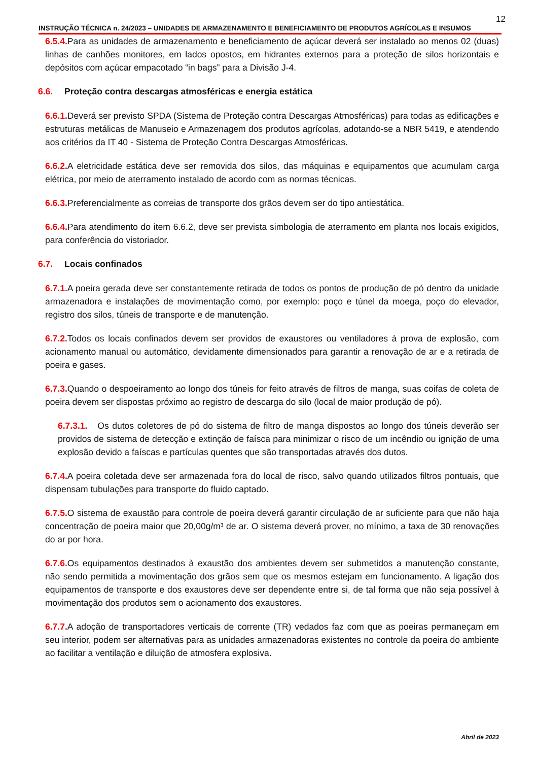12
INSTRUÇÃO TÉCNICA n. 24/2023 – UNIDADES DE ARMAZENAMENTO E BENEFICIAMENTO DE PRODUTOS AGRÍCOLAS E INSUMOS
6.5.4. Para as unidades de armazenamento e beneficiamento de açúcar deverá ser instalado ao menos 02 (duas) linhas de canhões monitores, em lados opostos, em hidrantes externos para a proteção de silos horizontais e depósitos com açúcar empacotado “in bags” para a Divisão J-4.
6.6. Proteção contra descargas atmosféricas e energia estática
6.6.1. Deverá ser previsto SPDA (Sistema de Proteção contra Descargas Atmosféricas) para todas as edificações e estruturas metálicas de Manuseio e Armazenagem dos produtos agrícolas, adotando-se a NBR 5419, e atendendo aos critérios da IT 40 - Sistema de Proteção Contra Descargas Atmosféricas.
6.6.2. A eletricidade estática deve ser removida dos silos, das máquinas e equipamentos que acumulam carga elétrica, por meio de aterramento instalado de acordo com as normas técnicas.
6.6.3. Preferencialmente as correias de transporte dos grãos devem ser do tipo antiestática.
6.6.4. Para atendimento do item 6.6.2, deve ser prevista simbologia de aterramento em planta nos locais exigidos, para conferência do vistoriador.
6.7. Locais confinados
6.7.1. A poeira gerada deve ser constantemente retirada de todos os pontos de produção de pó dentro da unidade armazenadora e instalações de movimentação como, por exemplo: poço e túnel da moega, poço do elevador, registro dos silos, túneis de transporte e de manutenção.
6.7.2. Todos os locais confinados devem ser providos de exaustores ou ventiladores à prova de explosão, com acionamento manual ou automático, devidamente dimensionados para garantir a renovação de ar e a retirada de poeira e gases.
6.7.3. Quando o despoeiramento ao longo dos túneis for feito através de filtros de manga, suas coifas de coleta de poeira devem ser dispostas próximo ao registro de descarga do silo (local de maior produção de pó).
6.7.3.1. Os dutos coletores de pó do sistema de filtro de manga dispostos ao longo dos túneis deverão ser providos de sistema de detecção e extinção de faísca para minimizar o risco de um incêndio ou ignição de uma explosão devido a faíscas e partículas quentes que são transportadas através dos dutos.
6.7.4. A poeira coletada deve ser armazenada fora do local de risco, salvo quando utilizados filtros pontuais, que dispensam tubulações para transporte do fluido captado.
6.7.5. O sistema de exaustão para controle de poeira deverá garantir circulação de ar suficiente para que não haja concentração de poeira maior que 20,00g/m³ de ar. O sistema deverá prover, no mínimo, a taxa de 30 renovações do ar por hora.
6.7.6. Os equipamentos destinados à exaustão dos ambientes devem ser submetidos a manutenção constante, não sendo permitida a movimentação dos grãos sem que os mesmos estejam em funcionamento. A ligação dos equipamentos de transporte e dos exaustores deve ser dependente entre si, de tal forma que não seja possível à movimentação dos produtos sem o acionamento dos exaustores.
6.7.7. A adoção de transportadores verticais de corrente (TR) vedados faz com que as poeiras permaneçam em seu interior, podem ser alternativas para as unidades armazenadoras existentes no controle da poeira do ambiente ao facilitar a ventilação e diluição de atmosfera explosiva.
Abril de 2023